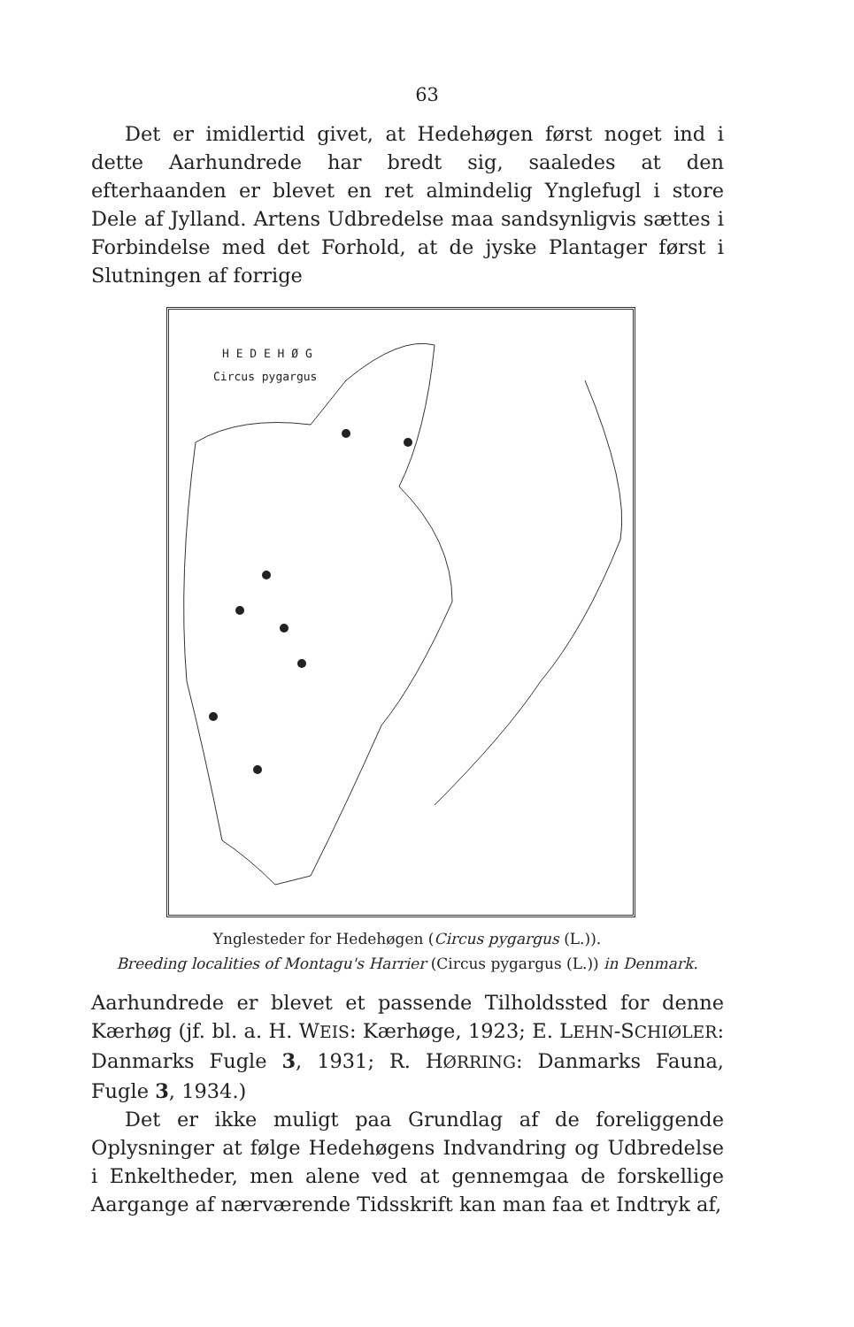63
Det er imidlertid givet, at Hedehøgen først noget ind i dette Aarhundrede har bredt sig, saaledes at den efterhaanden er blevet en ret almindelig Ynglefugl i store Dele af Jylland. Artens Udbredelse maa sandsynligvis sættes i Forbindelse med det Forhold, at de jyske Plantager først i Slutningen af forrige
H E D E H Ø G
Circus pygargus
Ynglesteder for Hedehøgen (Circus pygargus (L.)).
Breeding localities of Montagu's Harrier (Circus pygargus (L.)) in Denmark.
Aarhundrede er blevet et passende Tilholdssted for denne Kærhøg (jf. bl. a. H. WEIS: Kærhøge, 1923; E. LEHN-SCHIØLER: Danmarks Fugle 3, 1931; R. HØRRING: Danmarks Fauna, Fugle 3, 1934.)
Det er ikke muligt paa Grundlag af de foreliggende Oplysninger at følge Hedehøgens Indvandring og Udbredelse i Enkeltheder, men alene ved at gennemgaa de forskellige Aargange af nærværende Tidsskrift kan man faa et Indtryk af,